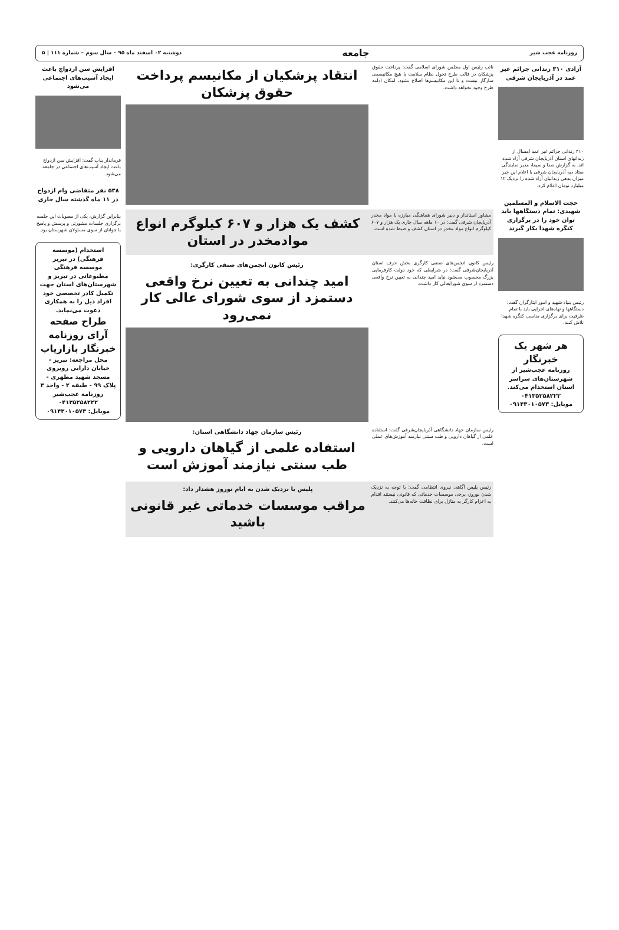روزنامه عجب شیر جامعه دوشنبه ۰۲ اسفند ماه ۹۵ – سال سوم – شماره ۱۱۱ | ۵
آزادی ۳۱۰ زندانی جرائم غیر عمد در آذربایجان شرقی
۳۱۰ زندانی جرائم غیر عمد امسال از زندانهای استان آذربایجان شرقی آزاد شده اند. به گزارش صدا و سیما، مدیر نمایندگی ستاد دیه آذربایجان شرقی با اعلام این خبر میزان بدهی زندانیان آزاد شده را نزدیک ۱۲ میلیارد تومان اعلام کرد.
حجت الاسلام و المسلمین شهیدی: تمام دستگاهها باید توان خود را در برگزاری کنگره شهدا بکار گیرند
رئیس بنیاد شهید و امور ایثارگران گفت: دستگاهها و نهادهای اجرایی باید با تمام ظرفیت برای برگزاری مناسب کنگره شهدا تلاش کنند.
هر شهر یک خبرنگار
روزنامه عجب‌شیر از شهرستان‌های سراسر استان استخدام می‌کند.
۰۴۱۳۵۲۵۸۲۲۲
موبایل: ۰۹۱۴۳۰۱۰۵۷۳
نائب رئیس اول مجلس شورای اسلامی گفت: پرداخت حقوق پزشکان در قالب طرح تحول نظام سلامت با هیچ مکانیسمی سازگار نیست و تا این مکانیسم‌ها اصلاح نشود، امکان ادامه طرح وجود نخواهد داشت.
انتقاد پزشکیان از مکانیسم پرداخت حقوق پزشکان
مشاور استاندار و دبیر شورای هماهنگی مبارزه با مواد مخدر آذربایجان شرقی گفت: در ۱۰ ماهه سال جاری یک هزار و ۶۰۷ کیلوگرم انواع مواد مخدر در استان کشف و ضبط شده است.
کشف یک هزار و ۶۰۷ کیلوگرم انواع موادمخدر در استان
رئیس کانون انجمن‌های صنفی کارگری بخش حرف استان آذربایجان‌شرقی گفت: در شرایطی که خود دولت کارفرمایی بزرگ محسوب می‌شود نباید امید چندانی به تعیین نرخ واقعی دستمزد از سوی شورایعالی کار داشت.
رئیس کانون انجمن‌های صنفی کارگری:
امید چندانی به تعیین نرخ واقعی دستمزد از سوی شورای عالی کار نمی‌رود
رئیس سازمان جهاد دانشگاهی آذربایجان‌شرقی گفت: استفاده علمی از گیاهان دارویی و طب سنتی نیازمند آموزش‌های عملی است.
رئیس سازمان جهاد دانشگاهی استان:
استفاده علمی از گیاهان دارویی و طب سنتی نیازمند آموزش است
رئیس پلیس آگاهی نیروی انتظامی گفت: با توجه به نزدیک شدن نوروز، برخی موسسات خدماتی که قانونی نیستند اقدام به اعزام کارگر به منازل برای نظافت خانه‌ها می‌کنند.
پلیس با نزدیک شدن به ایام نوروز هشدار داد:
مراقب موسسات خدماتی غیر قانونی باشید
افزایش سن ازدواج باعث ایجاد آسیب‌های اجتماعی می‌شود
فرماندار بناب گفت: افزایش سن ازدواج باعث ایجاد آسیب‌های اجتماعی در جامعه می‌شود.
۵۳۸ نفر متقاضی وام ازدواج در ۱۱ ماه گذشته سال جاری
بنابراین گزارش، یکی از مصوبات این جلسه برگزاری جلسات مشورتی و پرسش و پاسخ با جوانان از سوی مسئولان شهرستان بود.
استخدام (موسسه فرهنگی) در تبریز
موسسه فرهنگی مطبوعاتی در تبریز و شهرستان‌های استان جهت تکمیل کادر تخصصی خود افراد ذیل را به همکاری دعوت می‌نماید.
طراح صفحه آرای روزنامه خبرنگار بازاریاب
محل مراجعه: تبریز - خیابان دارایی روبروی مسجد شهید مطهری - پلاک ۹۹ - طبقه ۲ - واحد ۳
روزنامه عجب‌شیر
۰۴۱۳۵۲۵۸۲۲۲
موبایل: ۰۹۱۴۳۰۱۰۵۷۳